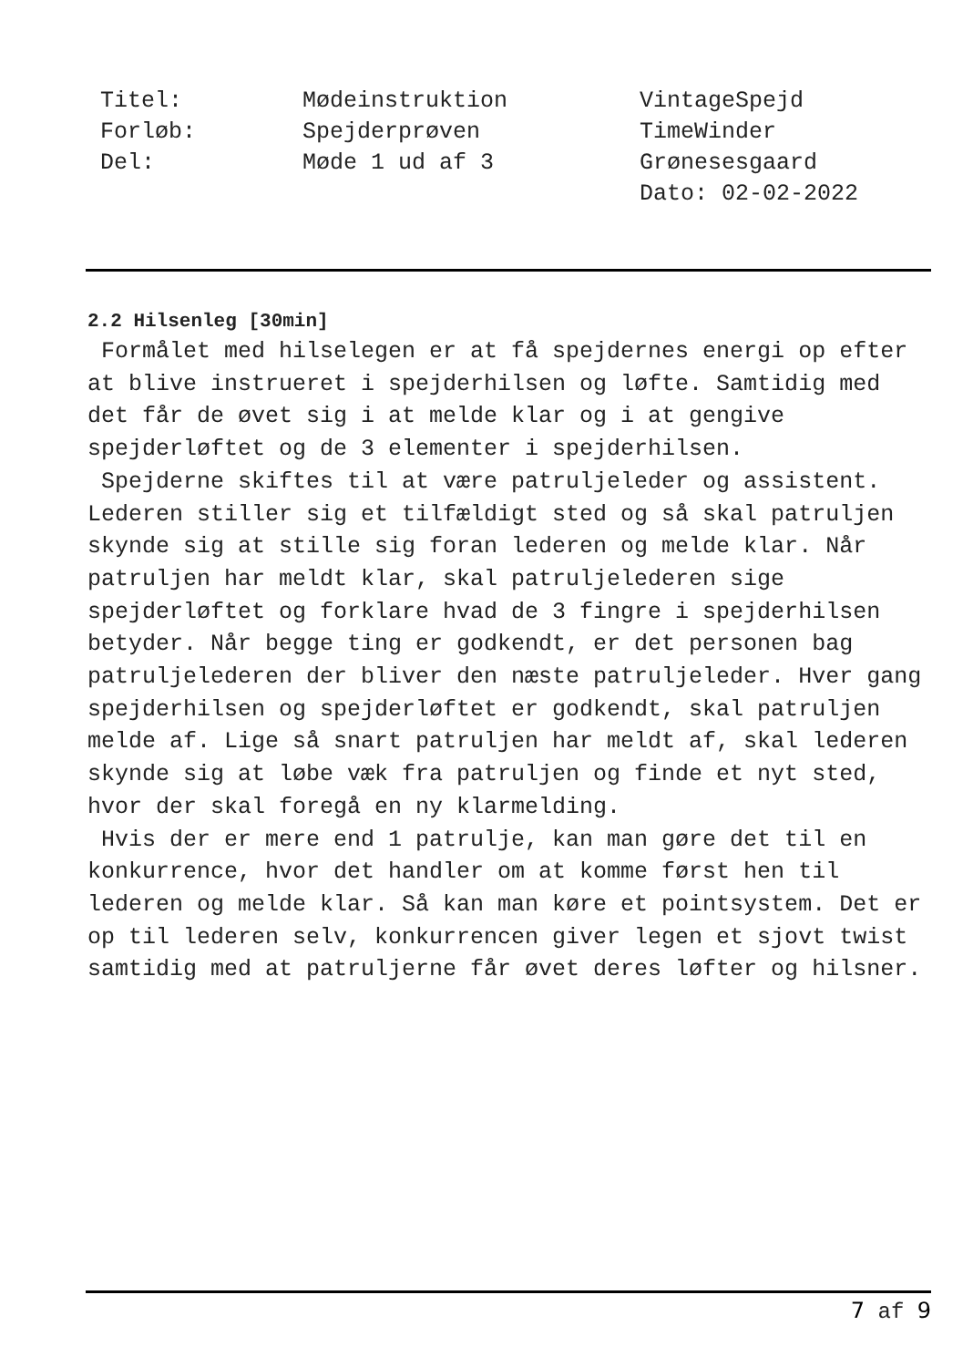Titel:
Forløb:
Del:
Mødeinstruktion
Spejderprøven
Møde 1 ud af 3
VintageSpejd
TimeWinder
Grønesesgaard
Dato: 02-02-2022
2.2 Hilsenleg [30min]
Formålet med hilselegen er at få spejdernes energi op efter at blive instrueret i spejderhilsen og løfte. Samtidig med det får de øvet sig i at melde klar og i at gengive spejderløftet og de 3 elementer i spejderhilsen.
Spejderne skiftes til at være patruljeleder og assistent. Lederen stiller sig et tilfældigt sted og så skal patruljen skynde sig at stille sig foran lederen og melde klar. Når patruljen har meldt klar, skal patruljelederen sige spejderløftet og forklare hvad de 3 fingre i spejderhilsen betyder. Når begge ting er godkendt, er det personen bag patruljelederen der bliver den næste patruljeleder. Hver gang spejderhilsen og spejderløftet er godkendt, skal patruljen melde af. Lige så snart patruljen har meldt af, skal lederen skynde sig at løbe væk fra patruljen og finde et nyt sted, hvor der skal foregå en ny klarmelding.
Hvis der er mere end 1 patrulje, kan man gøre det til en konkurrence, hvor det handler om at komme først hen til lederen og melde klar. Så kan man køre et pointsystem. Det er op til lederen selv, konkurrencen giver legen et sjovt twist samtidig med at patruljerne får øvet deres løfter og hilsner.
7 af 9